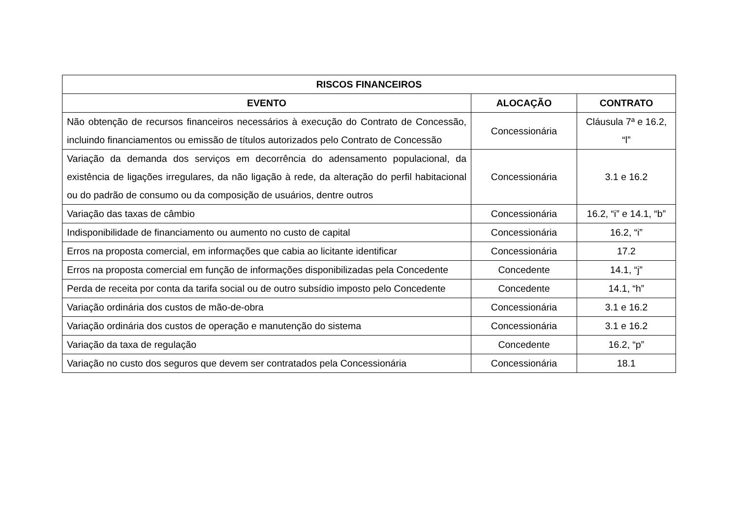| RISCOS FINANCEIROS | | |
| --- | --- | --- |
| EVENTO | ALOCAÇÃO | CONTRATO |
| Não obtenção de recursos financeiros necessários à execução do Contrato de Concessão, incluindo financiamentos ou emissão de títulos autorizados pelo Contrato de Concessão | Concessionária | Cláusula 7ª e 16.2, “l” |
| Variação da demanda dos serviços em decorrência do adensamento populacional, da existência de ligações irregulares, da não ligação à rede, da alteração do perfil habitacional ou do padrão de consumo ou da composição de usuários, dentre outros | Concessionária | 3.1 e 16.2 |
| Variação das taxas de câmbio | Concessionária | 16.2, “i” e 14.1, “b” |
| Indisponibilidade de financiamento ou aumento no custo de capital | Concessionária | 16.2, “i” |
| Erros na proposta comercial, em informações que cabia ao licitante identificar | Concessionária | 17.2 |
| Erros na proposta comercial em função de informações disponibilizadas pela Concedente | Concedente | 14.1, “j” |
| Perda de receita por conta da tarifa social ou de outro subsídio imposto pelo Concedente | Concedente | 14.1, “h” |
| Variação ordinária dos custos de mão-de-obra | Concessionária | 3.1 e 16.2 |
| Variação ordinária dos custos de operação e manutenção do sistema | Concessionária | 3.1 e 16.2 |
| Variação da taxa de regulação | Concedente | 16.2, “p” |
| Variação no custo dos seguros que devem ser contratados pela Concessionária | Concessionária | 18.1 |